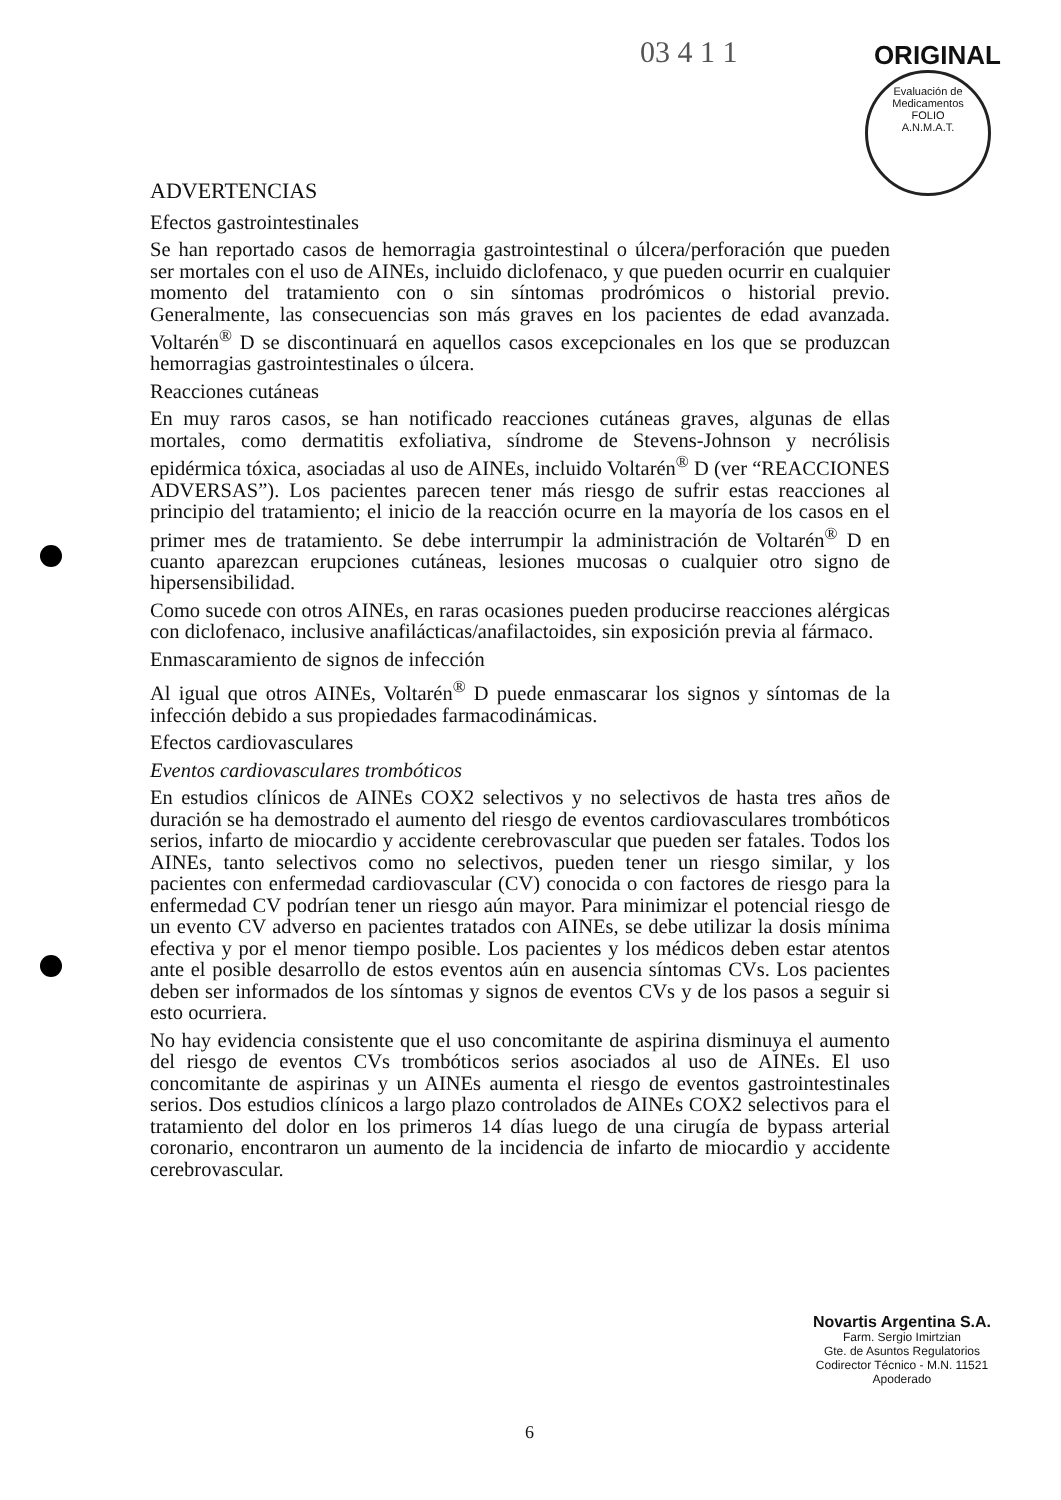03 4 1 1 ORIGINAL
Evaluación de Medicamentos
FOLIO
A.N.M.A.T.
ADVERTENCIAS
Efectos gastrointestinales
Se han reportado casos de hemorragia gastrointestinal o úlcera/perforación que pueden ser mortales con el uso de AINEs, incluido diclofenaco, y que pueden ocurrir en cualquier momento del tratamiento con o sin síntomas prodrómicos o historial previo. Generalmente, las consecuencias son más graves en los pacientes de edad avanzada. Voltarén<sup>®</sup> D se discontinuará en aquellos casos excepcionales en los que se produzcan hemorragias gastrointestinales o úlcera.
Reacciones cutáneas
En muy raros casos, se han notificado reacciones cutáneas graves, algunas de ellas mortales, como dermatitis exfoliativa, síndrome de Stevens-Johnson y necrólisis epidérmica tóxica, asociadas al uso de AINEs, incluido Voltarén<sup>®</sup> D (ver “REACCIONES ADVERSAS”). Los pacientes parecen tener más riesgo de sufrir estas reacciones al principio del tratamiento; el inicio de la reacción ocurre en la mayoría de los casos en el primer mes de tratamiento. Se debe interrumpir la administración de Voltarén<sup>®</sup> D en cuanto aparezcan erupciones cutáneas, lesiones mucosas o cualquier otro signo de hipersensibilidad.
Como sucede con otros AINEs, en raras ocasiones pueden producirse reacciones alérgicas con diclofenaco, inclusive anafilácticas/anafilactoides, sin exposición previa al fármaco.
Enmascaramiento de signos de infección
Al igual que otros AINEs, Voltarén<sup>®</sup> D puede enmascarar los signos y síntomas de la infección debido a sus propiedades farmacodinámicas.
Efectos cardiovasculares
Eventos cardiovasculares trombóticos
En estudios clínicos de AINEs COX2 selectivos y no selectivos de hasta tres años de duración se ha demostrado el aumento del riesgo de eventos cardiovasculares trombóticos serios, infarto de miocardio y accidente cerebrovascular que pueden ser fatales. Todos los AINEs, tanto selectivos como no selectivos, pueden tener un riesgo similar, y los pacientes con enfermedad cardiovascular (CV) conocida o con factores de riesgo para la enfermedad CV podrían tener un riesgo aún mayor. Para minimizar el potencial riesgo de un evento CV adverso en pacientes tratados con AINEs, se debe utilizar la dosis mínima efectiva y por el menor tiempo posible. Los pacientes y los médicos deben estar atentos ante el posible desarrollo de estos eventos aún en ausencia síntomas CVs. Los pacientes deben ser informados de los síntomas y signos de eventos CVs y de los pasos a seguir si esto ocurriera.
No hay evidencia consistente que el uso concomitante de aspirina disminuya el aumento del riesgo de eventos CVs trombóticos serios asociados al uso de AINEs. El uso concomitante de aspirinas y un AINEs aumenta el riesgo de eventos gastrointestinales serios. Dos estudios clínicos a largo plazo controlados de AINEs COX2 selectivos para el tratamiento del dolor en los primeros 14 días luego de una cirugía de bypass arterial coronario, encontraron un aumento de la incidencia de infarto de miocardio y accidente cerebrovascular.
Novartis Argentina S.A.
Farm. Sergio Imirtzian
Gte. de Asuntos Regulatorios
Codirector Técnico - M.N. 11521
Apoderado
6